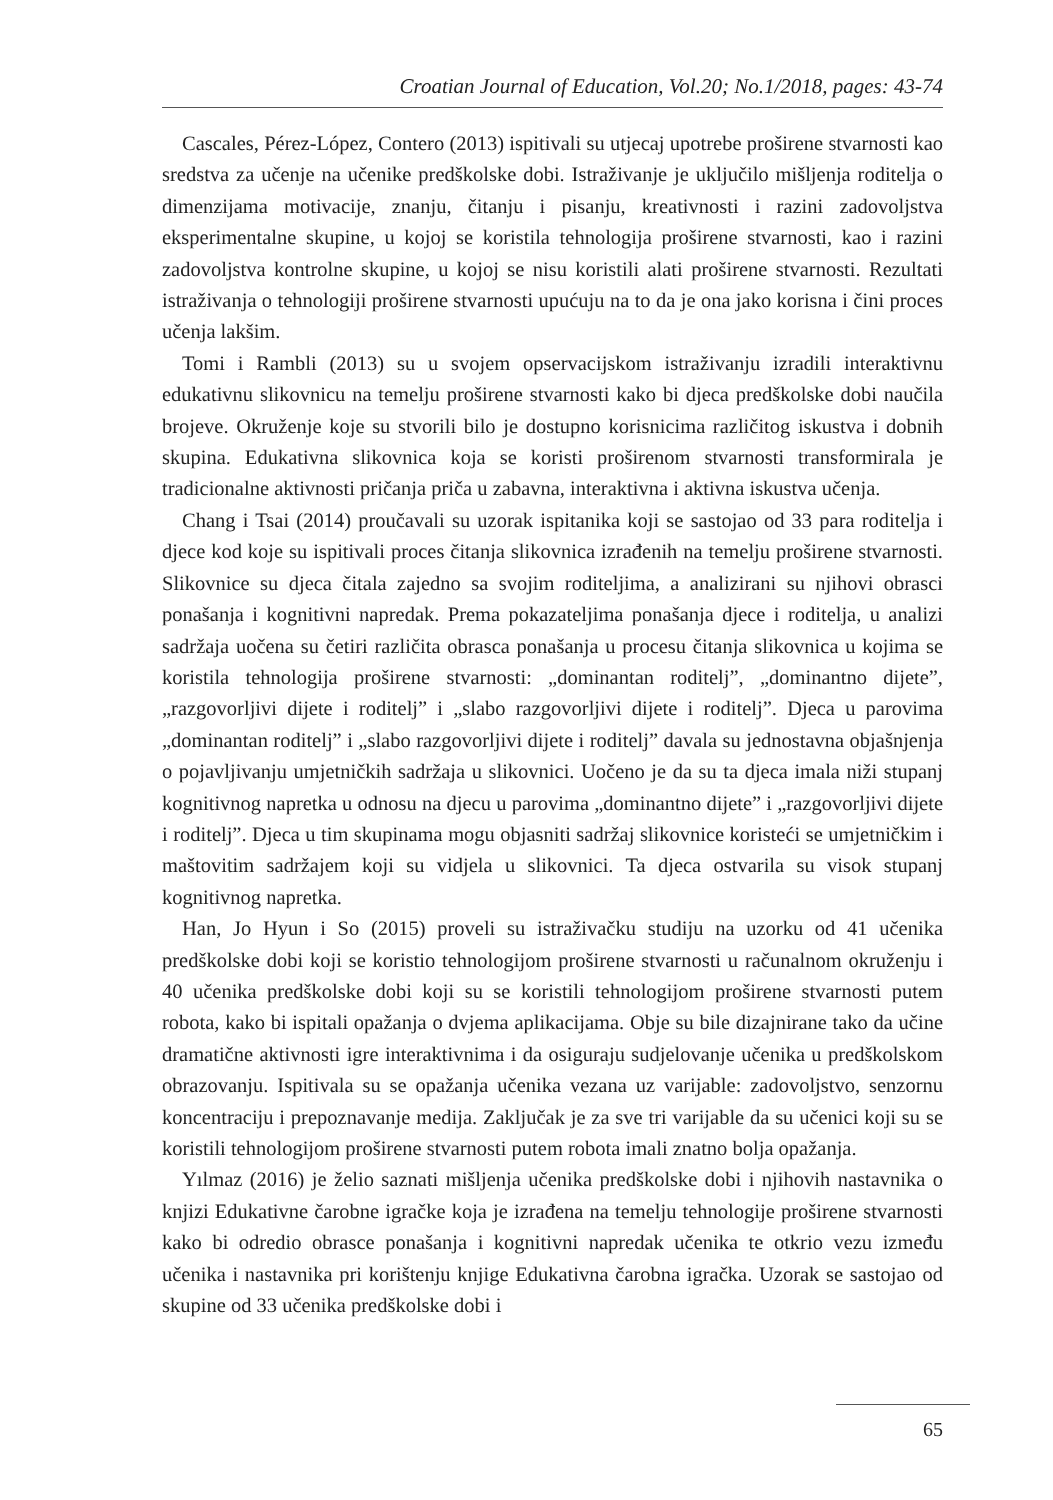Croatian Journal of Education, Vol.20; No.1/2018, pages: 43-74
Cascales, Pérez-López, Contero (2013) ispitivali su utjecaj upotrebe proširene stvarnosti kao sredstva za učenje na učenike predškolske dobi. Istraživanje je uključilo mišljenja roditelja o dimenzijama motivacije, znanju, čitanju i pisanju, kreativnosti i razini zadovoljstva eksperimentalne skupine, u kojoj se koristila tehnologija proširene stvarnosti, kao i razini zadovoljstva kontrolne skupine, u kojoj se nisu koristili alati proširene stvarnosti. Rezultati istraživanja o tehnologiji proširene stvarnosti upućuju na to da je ona jako korisna i čini proces učenja lakšim.
Tomi i Rambli (2013) su u svojem opservacijskom istraživanju izradili interaktivnu edukativnu slikovnicu na temelju proširene stvarnosti kako bi djeca predškolske dobi naučila brojeve. Okruženje koje su stvorili bilo je dostupno korisnicima različitog iskustva i dobnih skupina. Edukativna slikovnica koja se koristi proširenom stvarnosti transformirala je tradicionalne aktivnosti pričanja priča u zabavna, interaktivna i aktivna iskustva učenja.
Chang i Tsai (2014) proučavali su uzorak ispitanika koji se sastojao od 33 para roditelja i djece kod koje su ispitivali proces čitanja slikovnica izrađenih na temelju proširene stvarnosti. Slikovnice su djeca čitala zajedno sa svojim roditeljima, a analizirani su njihovi obrasci ponašanja i kognitivni napredak. Prema pokazateljima ponašanja djece i roditelja, u analizi sadržaja uočena su četiri različita obrasca ponašanja u procesu čitanja slikovnica u kojima se koristila tehnologija proširene stvarnosti: „dominantan roditelj”, „dominantno dijete”, „razgovorljivi dijete i roditelj” i „slabo razgovorljivi dijete i roditelj”. Djeca u parovima „dominantan roditelj” i „slabo razgovorljivi dijete i roditelj” davala su jednostavna objašnjenja o pojavljivanju umjetničkih sadržaja u slikovnici. Uočeno je da su ta djeca imala niži stupanj kognitivnog napretka u odnosu na djecu u parovima „dominantno dijete” i „razgovorljivi dijete i roditelj”. Djeca u tim skupinama mogu objasniti sadržaj slikovnice koristeći se umjetničkim i maštovitim sadržajem koji su vidjela u slikovnici. Ta djeca ostvarila su visok stupanj kognitivnog napretka.
Han, Jo Hyun i So (2015) proveli su istraživačku studiju na uzorku od 41 učenika predškolske dobi koji se koristio tehnologijom proširene stvarnosti u računalnom okruženju i 40 učenika predškolske dobi koji su se koristili tehnologijom proširene stvarnosti putem robota, kako bi ispitali opažanja o dvjema aplikacijama. Obje su bile dizajnirane tako da učine dramatične aktivnosti igre interaktivnima i da osiguraju sudjelovanje učenika u predškolskom obrazovanju. Ispitivala su se opažanja učenika vezana uz varijable: zadovoljstvo, senzornu koncentraciju i prepoznavanje medija. Zaključak je za sve tri varijable da su učenici koji su se koristili tehnologijom proširene stvarnosti putem robota imali znatno bolja opažanja.
Yılmaz (2016) je želio saznati mišljenja učenika predškolske dobi i njihovih nastavnika o knjizi Edukativne čarobne igračke koja je izrađena na temelju tehnologije proširene stvarnosti kako bi odredio obrasce ponašanja i kognitivni napredak učenika te otkrio vezu između učenika i nastavnika pri korištenju knjige Edukativna čarobna igračka. Uzorak se sastojao od skupine od 33 učenika predškolske dobi i
65